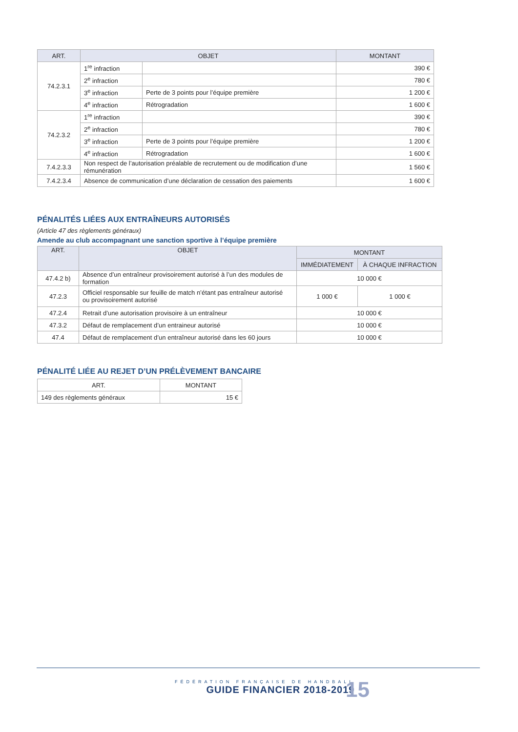| ART. | OBJET | | MONTANT |
| --- | --- | --- | --- |
| 74.2.3.1 | 1<sup>re</sup> infraction | | 390 € |
| | 2<sup>e</sup> infraction | | 780 € |
| | 3<sup>e</sup> infraction | Perte de 3 points pour l’équipe première | 1 200 € |
| | 4<sup>e</sup> infraction | Rétrogradation | 1 600 € |
| 74.2.3.2 | 1<sup>re</sup> infraction | | 390 € |
| | 2<sup>e</sup> infraction | | 780 € |
| | 3<sup>e</sup> infraction | Perte de 3 points pour l’équipe première | 1 200 € |
| | 4<sup>e</sup> infraction | Rétrogradation | 1 600 € |
| 7.4.2.3.3 | Non respect de l’autorisation préalable de recrutement ou de modification d’une rémunération | | 1 560 € |
| 7.4.2.3.4 | Absence de communication d’une déclaration de cessation des paiements | | 1 600 € |
PÉNALITÉS LIÉES AUX ENTRAÎNEURS AUTORISÉS
(Article 47 des règlements généraux)
Amende au club accompagnant une sanction sportive à l’équipe première
| ART. | OBJET | MONTANT | |
| --- | --- | --- | --- |
| | | IMMÉDIATEMENT | À CHAQUE INFRACTION |
| 47.4.2 b) | Absence d’un entraîneur provisoirement autorisé à l’un des modules de formation | 10 000 € | |
| 47.2.3 | Officiel responsable sur feuille de match n’étant pas entraîneur autorisé ou provisoirement autorisé | 1 000 € | 1 000 € |
| 47.2.4 | Retrait d’une autorisation provisoire à un entraîneur | 10 000 € | |
| 47.3.2 | Défaut de remplacement d’un entraineur autorisé | 10 000 € | |
| 47.4 | Défaut de remplacement d’un entraîneur autorisé dans les 60 jours | 10 000 € | |
PÉNALITÉ LIÉE AU REJET D’UN PRÉLÈVEMENT BANCAIRE
| ART. | MONTANT |
| 149 des règlements généraux | 15 € |
FÉDÉRATION FRANÇAISE DE HANDBALL
GUIDE FINANCIER 2018-2019
15